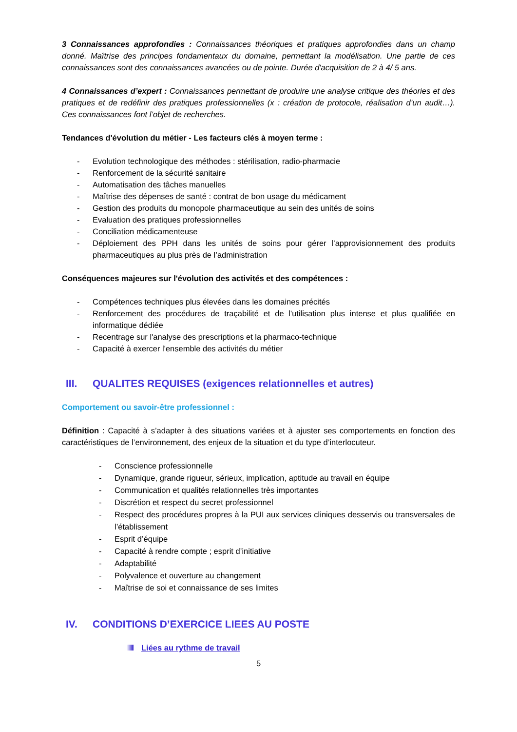3 Connaissances approfondies : Connaissances théoriques et pratiques approfondies dans un champ donné. Maîtrise des principes fondamentaux du domaine, permettant la modélisation. Une partie de ces connaissances sont des connaissances avancées ou de pointe. Durée d'acquisition de 2 à 4/ 5 ans.
4 Connaissances d’expert : Connaissances permettant de produire une analyse critique des théories et des pratiques et de redéfinir des pratiques professionnelles (x : création de protocole, réalisation d’un audit…). Ces connaissances font l’objet de recherches.
Tendances d'évolution du métier - Les facteurs clés à moyen terme :
- Evolution technologique des méthodes : stérilisation, radio-pharmacie
- Renforcement de la sécurité sanitaire
- Automatisation des tâches manuelles
- Maîtrise des dépenses de santé : contrat de bon usage du médicament
- Gestion des produits du monopole pharmaceutique au sein des unités de soins
- Evaluation des pratiques professionnelles
- Conciliation médicamenteuse
- Déploiement des PPH dans les unités de soins pour gérer l’approvisionnement des produits pharmaceutiques au plus près de l’administration
Conséquences majeures sur l'évolution des activités et des compétences :
- Compétences techniques plus élevées dans les domaines précités
- Renforcement des procédures de traçabilité et de l'utilisation plus intense et plus qualifiée en informatique dédiée
- Recentrage sur l'analyse des prescriptions et la pharmaco-technique
- Capacité à exercer l'ensemble des activités du métier
III. QUALITES REQUISES (exigences relationnelles et autres)
Comportement ou savoir-être professionnel :
Définition : Capacité à s’adapter à des situations variées et à ajuster ses comportements en fonction des caractéristiques de l’environnement, des enjeux de la situation et du type d’interlocuteur.
- Conscience professionnelle
- Dynamique, grande rigueur, sérieux, implication, aptitude au travail en équipe
- Communication et qualités relationnelles très importantes
- Discrétion et respect du secret professionnel
- Respect des procédures propres à la PUI aux services cliniques desservis ou transversales de l’établissement
- Esprit d’équipe
- Capacité à rendre compte ; esprit d’initiative
- Adaptabilité
- Polyvalence et ouverture au changement
- Maîtrise de soi et connaissance de ses limites
IV. CONDITIONS D’EXERCICE LIEES AU POSTE
Liées au rythme de travail
5